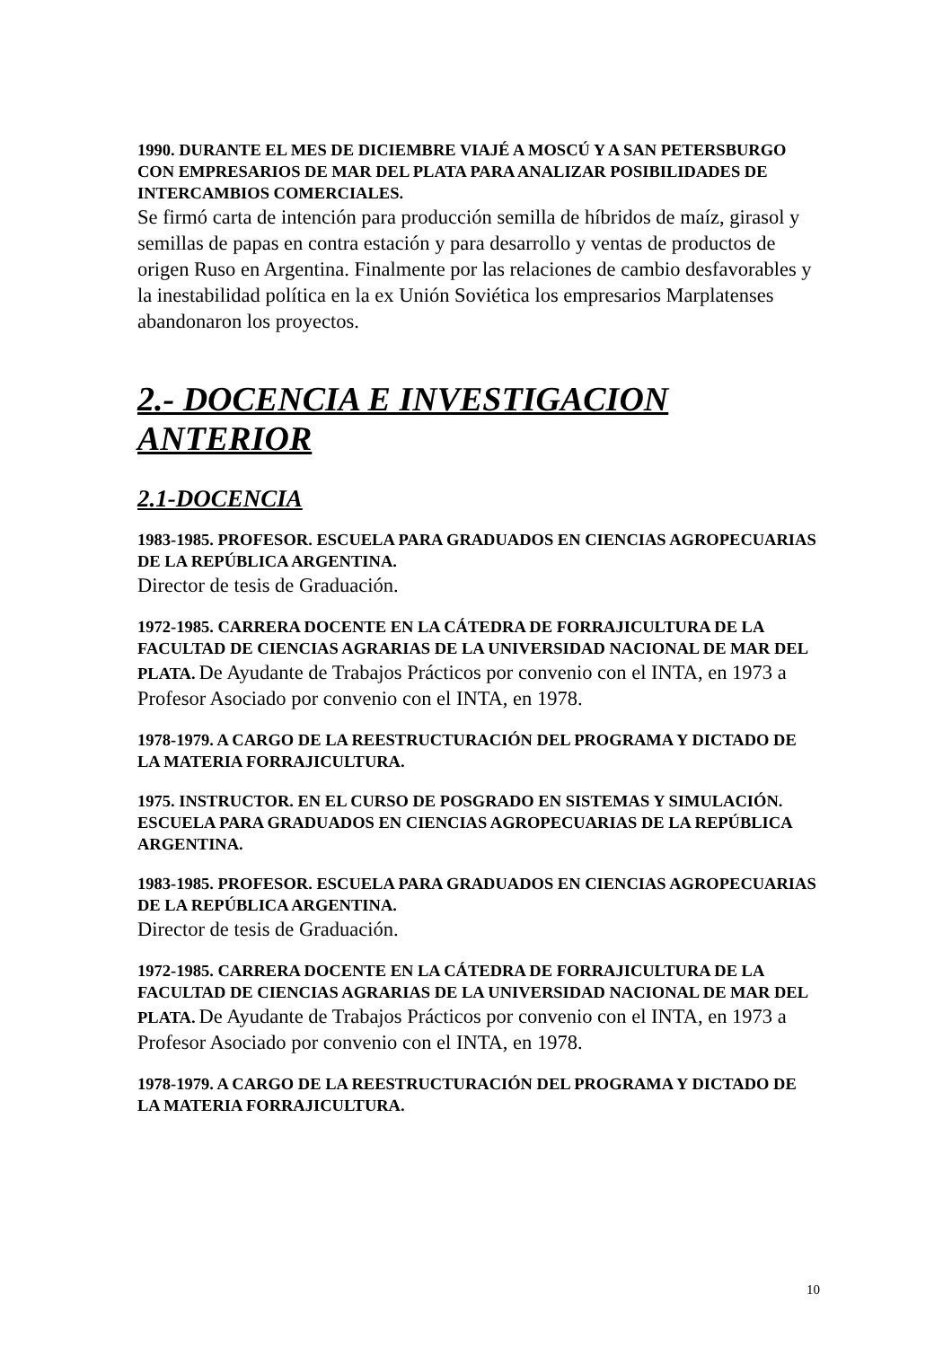1990. DURANTE EL MES DE DICIEMBRE VIAJÉ A MOSCÚ Y A SAN PETERSBURGO CON EMPRESARIOS DE MAR DEL PLATA PARA ANALIZAR POSIBILIDADES DE INTERCAMBIOS COMERCIALES.
Se firmó carta de intención para producción semilla de híbridos de maíz, girasol y semillas de papas en contra estación y para desarrollo y ventas de productos de origen Ruso en Argentina. Finalmente por las relaciones de cambio desfavorables y la inestabilidad política en la ex Unión Soviética los empresarios Marplatenses abandonaron los proyectos.
2.- DOCENCIA E INVESTIGACION ANTERIOR
2.1-DOCENCIA
1983-1985. PROFESOR. ESCUELA PARA GRADUADOS EN CIENCIAS AGROPECUARIAS DE LA REPÚBLICA ARGENTINA.
Director de tesis de Graduación.
1972-1985. CARRERA DOCENTE EN LA CÁTEDRA DE FORRAJICULTURA DE LA FACULTAD DE CIENCIAS AGRARIAS DE LA UNIVERSIDAD NACIONAL DE MAR DEL PLATA. De Ayudante de Trabajos Prácticos por convenio con el INTA, en 1973 a Profesor Asociado por convenio con el INTA, en 1978.
1978-1979. A CARGO DE LA REESTRUCTURACIÓN DEL PROGRAMA Y DICTADO DE LA MATERIA FORRAJICULTURA.
1975. INSTRUCTOR. EN EL CURSO DE POSGRADO EN SISTEMAS Y SIMULACIÓN. ESCUELA PARA GRADUADOS EN CIENCIAS AGROPECUARIAS DE LA REPÚBLICA ARGENTINA.
1983-1985. PROFESOR. ESCUELA PARA GRADUADOS EN CIENCIAS AGROPECUARIAS DE LA REPÚBLICA ARGENTINA.
Director de tesis de Graduación.
1972-1985. CARRERA DOCENTE EN LA CÁTEDRA DE FORRAJICULTURA DE LA FACULTAD DE CIENCIAS AGRARIAS DE LA UNIVERSIDAD NACIONAL DE MAR DEL PLATA. De Ayudante de Trabajos Prácticos por convenio con el INTA, en 1973 a Profesor Asociado por convenio con el INTA, en 1978.
1978-1979. A CARGO DE LA REESTRUCTURACIÓN DEL PROGRAMA Y DICTADO DE LA MATERIA FORRAJICULTURA.
10